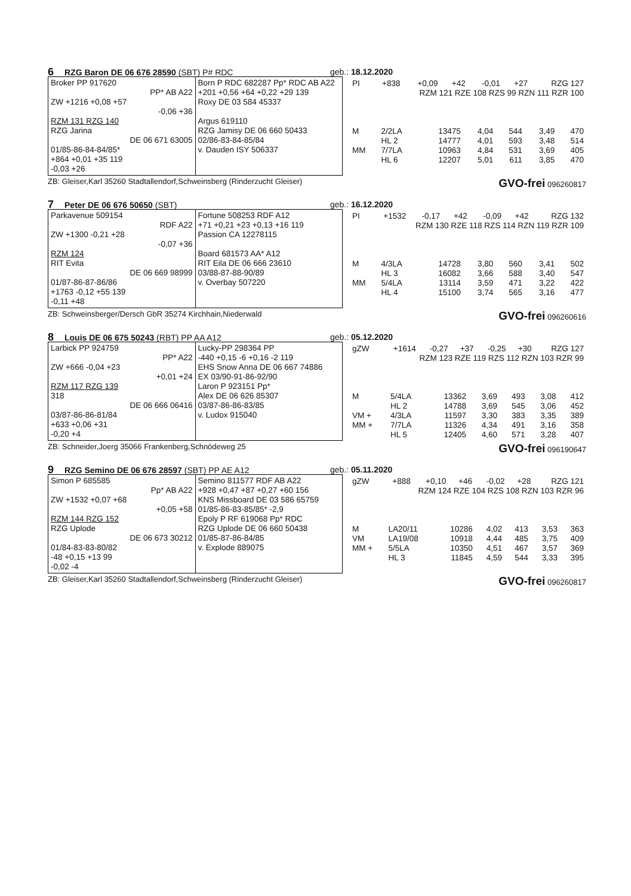6 RZG Baron DE 06 676 28590 (SBT) P# RDC geb.: 18.12.2020
Broker PP 917620
PP* AB A22
ZW +1216 +0,08 +57
-0,06 +36
RZM 131 RZG 140
RZG Jarina
DE 06 671 63005
01/85-86-84-84/85*
+864 +0,01 +35 119
-0,03 +26
Born P RDC 682287 Pp* RDC AB A22
+201 +0,56 +64 +0,22 +29 139
Roxy DE 03 584 45337
Argus 619110
RZG Jamisy DE 06 660 50433
02/86-83-84-85/84
v. Dauden ISY 506337
| PI | +838 | +0,09 | +42 | -0,01 | +27 | RZG 127 |
| RZM 121 RZE 108 RZS 99 RZN 111 RZR 100 | | | | | | |
| M | 2/2LA | 13475 | 4,04 | 544 | 3,49 | 470 |
| | HL 2 | 14777 | 4,01 | 593 | 3,48 | 514 |
| MM | 7/7LA | 10963 | 4,84 | 531 | 3,69 | 405 |
| | HL 6 | 12207 | 5,01 | 611 | 3,85 | 470 |
ZB: Gleiser,Karl 35260 Stadtallendorf,Schweinsberg (Rinderzucht Gleiser) GVO-frei 096260817
7 Peter DE 06 676 50650 (SBT) geb.: 16.12.2020
Parkavenue 509154
RDF A22
ZW +1300 -0,21 +28
-0,07 +36
RZM 124
RIT Evita
DE 06 669 98999
01/87-86-87-86/86
+1763 -0,12 +55 139
-0,11 +48
Fortune 508253 RDF A12
+71 +0,21 +23 +0,13 +16 119
Passion CA 12278115
Board 681573 AA* A12
RIT Eila DE 06 666 23610
03/88-87-88-90/89
v. Overbay 507220
| PI | +1532 | -0,17 | +42 | -0,09 | +42 | RZG 132 |
| RZM 130 RZE 118 RZS 114 RZN 119 RZR 109 | | | | | | |
| M | 4/3LA | 14728 | 3,80 | 560 | 3,41 | 502 |
| | HL 3 | 16082 | 3,66 | 588 | 3,40 | 547 |
| MM | 5/4LA | 13114 | 3,59 | 471 | 3,22 | 422 |
| | HL 4 | 15100 | 3,74 | 565 | 3,16 | 477 |
ZB: Schweinsberger/Dersch GbR 35274 Kirchhain,Niederwald GVO-frei 096260616
8 Louis DE 06 675 50243 (RBT) PP AA A12 geb.: 05.12.2020
Larbick PP 924759
PP* A22
ZW +666 -0,04 +23
+0,01 +24
RZM 117 RZG 139
318
DE 06 666 06416
03/87-86-86-81/84
+633 +0,06 +31
-0,20 +4
Lucky-PP 298364 PP
-440 +0,15 -6 +0,16 -2 119
EHS Snow Anna DE 06 667 74886
EX 03/90-91-86-92/90
Laron P 923151 Pp*
Alex DE 06 626 85307
03/87-86-86-83/85
v. Ludox 915040
| gZW | +1614 | -0,27 | +37 | -0,25 | +30 | RZG 127 |
| RZM 123 RZE 119 RZS 112 RZN 103 RZR 99 | | | | | | |
| M | 5/4LA | 13362 | 3,69 | 493 | 3,08 | 412 |
| | HL 2 | 14788 | 3,69 | 545 | 3,06 | 452 |
| VM + | 4/3LA | 11597 | 3,30 | 383 | 3,35 | 389 |
| MM + | 7/7LA | 11326 | 4,34 | 491 | 3,16 | 358 |
| | HL 5 | 12405 | 4,60 | 571 | 3,28 | 407 |
ZB: Schneider,Joerg 35066 Frankenberg,Schnödeweg 25 GVO-frei 096190647
9 RZG Semino DE 06 676 28597 (SBT) PP AE A12 geb.: 05.11.2020
Simon P 685585
Pp* AB A22
ZW +1532 +0,07 +68
+0,05 +58
RZM 144 RZG 152
RZG Uplode
DE 06 673 30212
01/84-83-83-80/82
-48 +0,15 +13 99
-0,02 -4
Semino 811577 RDF AB A22
+928 +0,47 +87 +0,27 +60 156
KNS Missboard DE 03 586 65759
01/85-86-83-85/85* -2,9
Epoly P RF 619068 Pp* RDC
RZG Uplode DE 06 660 50438
01/85-87-86-84/85
v. Explode 889075
| gZW | +888 | +0,10 | +46 | -0,02 | +28 | RZG 121 |
| RZM 124 RZE 104 RZS 108 RZN 103 RZR 96 | | | | | | |
| M | LA20/11 | 10286 | 4,02 | 413 | 3,53 | 363 |
| VM | LA19/08 | 10918 | 4,44 | 485 | 3,75 | 409 |
| MM + | 5/5LA | 10350 | 4,51 | 467 | 3,57 | 369 |
| | HL 3 | 11845 | 4,59 | 544 | 3,33 | 395 |
ZB: Gleiser,Karl 35260 Stadtallendorf,Schweinsberg (Rinderzucht Gleiser) GVO-frei 096260817